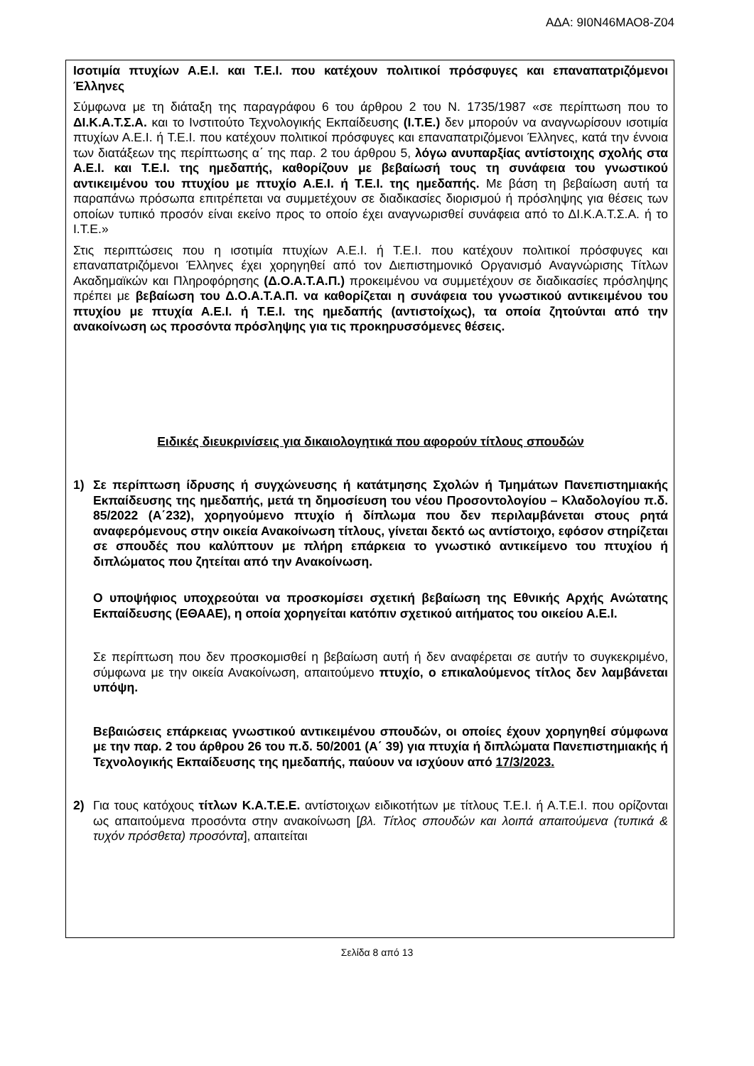ΑΔΑ: 9Ι0Ν46ΜΑΟ8-Ζ04
Ισοτιμία πτυχίων Α.Ε.Ι. και Τ.Ε.Ι. που κατέχουν πολιτικοί πρόσφυγες και επαναπατριζόμενοι Έλληνες
Σύμφωνα με τη διάταξη της παραγράφου 6 του άρθρου 2 του Ν. 1735/1987 «σε περίπτωση που το ΔΙ.Κ.Α.Τ.Σ.Α. και το Ινστιτούτο Τεχνολογικής Εκπαίδευσης (Ι.Τ.Ε.) δεν μπορούν να αναγνωρίσουν ισοτιμία πτυχίων Α.Ε.Ι. ή Τ.Ε.Ι. που κατέχουν πολιτικοί πρόσφυγες και επαναπατριζόμενοι Έλληνες, κατά την έννοια των διατάξεων της περίπτωσης α΄ της παρ. 2 του άρθρου 5, λόγω ανυπαρξίας αντίστοιχης σχολής στα Α.Ε.Ι. και Τ.Ε.Ι. της ημεδαπής, καθορίζουν με βεβαίωσή τους τη συνάφεια του γνωστικού αντικειμένου του πτυχίου με πτυχίο Α.Ε.Ι. ή Τ.Ε.Ι. της ημεδαπής. Με βάση τη βεβαίωση αυτή τα παραπάνω πρόσωπα επιτρέπεται να συμμετέχουν σε διαδικασίες διορισμού ή πρόσληψης για θέσεις των οποίων τυπικό προσόν είναι εκείνο προς το οποίο έχει αναγνωρισθεί συνάφεια από το ΔΙ.Κ.Α.Τ.Σ.Α. ή το Ι.Τ.Ε.»
Στις περιπτώσεις που η ισοτιμία πτυχίων Α.Ε.Ι. ή Τ.Ε.Ι. που κατέχουν πολιτικοί πρόσφυγες και επαναπατριζόμενοι Έλληνες έχει χορηγηθεί από τον Διεπιστημονικό Οργανισμό Αναγνώρισης Τίτλων Ακαδημαϊκών και Πληροφόρησης (Δ.Ο.Α.Τ.Α.Π.) προκειμένου να συμμετέχουν σε διαδικασίες πρόσληψης πρέπει με βεβαίωση του Δ.Ο.Α.Τ.Α.Π. να καθορίζεται η συνάφεια του γνωστικού αντικειμένου του πτυχίου με πτυχία Α.Ε.Ι. ή Τ.Ε.Ι. της ημεδαπής (αντιστοίχως), τα οποία ζητούνται από την ανακοίνωση ως προσόντα πρόσληψης για τις προκηρυσσόμενες θέσεις.
Ειδικές διευκρινίσεις για δικαιολογητικά που αφορούν τίτλους σπουδών
1) Σε περίπτωση ίδρυσης ή συγχώνευσης ή κατάτμησης Σχολών ή Τμημάτων Πανεπιστημιακής Εκπαίδευσης της ημεδαπής, μετά τη δημοσίευση του νέου Προσοντολογίου – Κλαδολογίου π.δ. 85/2022 (Α΄232), χορηγούμενο πτυχίο ή δίπλωμα που δεν περιλαμβάνεται στους ρητά αναφερόμενους στην οικεία Ανακοίνωση τίτλους, γίνεται δεκτό ως αντίστοιχο, εφόσον στηρίζεται σε σπουδές που καλύπτουν με πλήρη επάρκεια το γνωστικό αντικείμενο του πτυχίου ή διπλώματος που ζητείται από την Ανακοίνωση.
Ο υποψήφιος υποχρεούται να προσκομίσει σχετική βεβαίωση της Εθνικής Αρχής Ανώτατης Εκπαίδευσης (ΕΘΑΑΕ), η οποία χορηγείται κατόπιν σχετικού αιτήματος του οικείου Α.Ε.Ι.
Σε περίπτωση που δεν προσκομισθεί η βεβαίωση αυτή ή δεν αναφέρεται σε αυτήν το συγκεκριμένο, σύμφωνα με την οικεία Ανακοίνωση, απαιτούμενο πτυχίο, ο επικαλούμενος τίτλος δεν λαμβάνεται υπόψη.
Βεβαιώσεις επάρκειας γνωστικού αντικειμένου σπουδών, οι οποίες έχουν χορηγηθεί σύμφωνα με την παρ. 2 του άρθρου 26 του π.δ. 50/2001 (Α΄ 39) για πτυχία ή διπλώματα Πανεπιστημιακής ή Τεχνολογικής Εκπαίδευσης της ημεδαπής, παύουν να ισχύουν από 17/3/2023.
2) Για τους κατόχους τίτλων Κ.Α.Τ.Ε.Ε. αντίστοιχων ειδικοτήτων με τίτλους Τ.Ε.Ι. ή Α.Τ.Ε.Ι. που ορίζονται ως απαιτούμενα προσόντα στην ανακοίνωση [βλ. Τίτλος σπουδών και λοιπά απαιτούμενα (τυπικά & τυχόν πρόσθετα) προσόντα], απαιτείται
Σελίδα 8 από 13